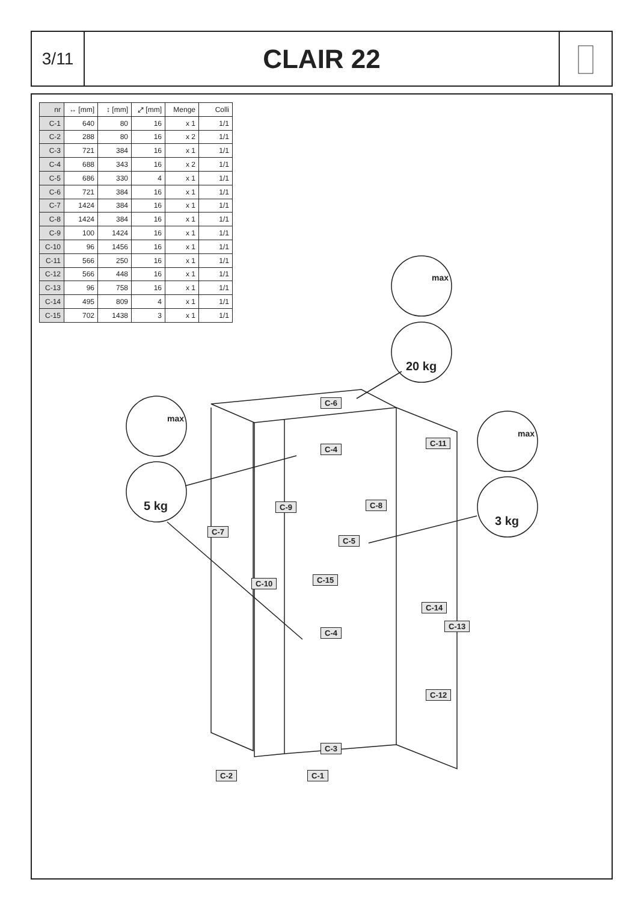3/11
CLAIR 22
| nr | ↔ [mm] | ↕ [mm] | ⤢ [mm] | Menge | Colli |
| --- | --- | --- | --- | --- | --- |
| C-1 | 640 | 80 | 16 | x 1 | 1/1 |
| C-2 | 288 | 80 | 16 | x 2 | 1/1 |
| C-3 | 721 | 384 | 16 | x 1 | 1/1 |
| C-4 | 688 | 343 | 16 | x 2 | 1/1 |
| C-5 | 686 | 330 | 4 | x 1 | 1/1 |
| C-6 | 721 | 384 | 16 | x 1 | 1/1 |
| C-7 | 1424 | 384 | 16 | x 1 | 1/1 |
| C-8 | 1424 | 384 | 16 | x 1 | 1/1 |
| C-9 | 100 | 1424 | 16 | x 1 | 1/1 |
| C-10 | 96 | 1456 | 16 | x 1 | 1/1 |
| C-11 | 566 | 250 | 16 | x 1 | 1/1 |
| C-12 | 566 | 448 | 16 | x 1 | 1/1 |
| C-13 | 96 | 758 | 16 | x 1 | 1/1 |
| C-14 | 495 | 809 | 4 | x 1 | 1/1 |
| C-15 | 702 | 1438 | 3 | x 1 | 1/1 |
C-6
C-4
C-11
C-8
C-9
C-7
C-5
C-10 C-15
C-14
C-13
C-4
C-12
C-3
C-2 C-1
max
20 kg
max
5 kg
max
3 kg